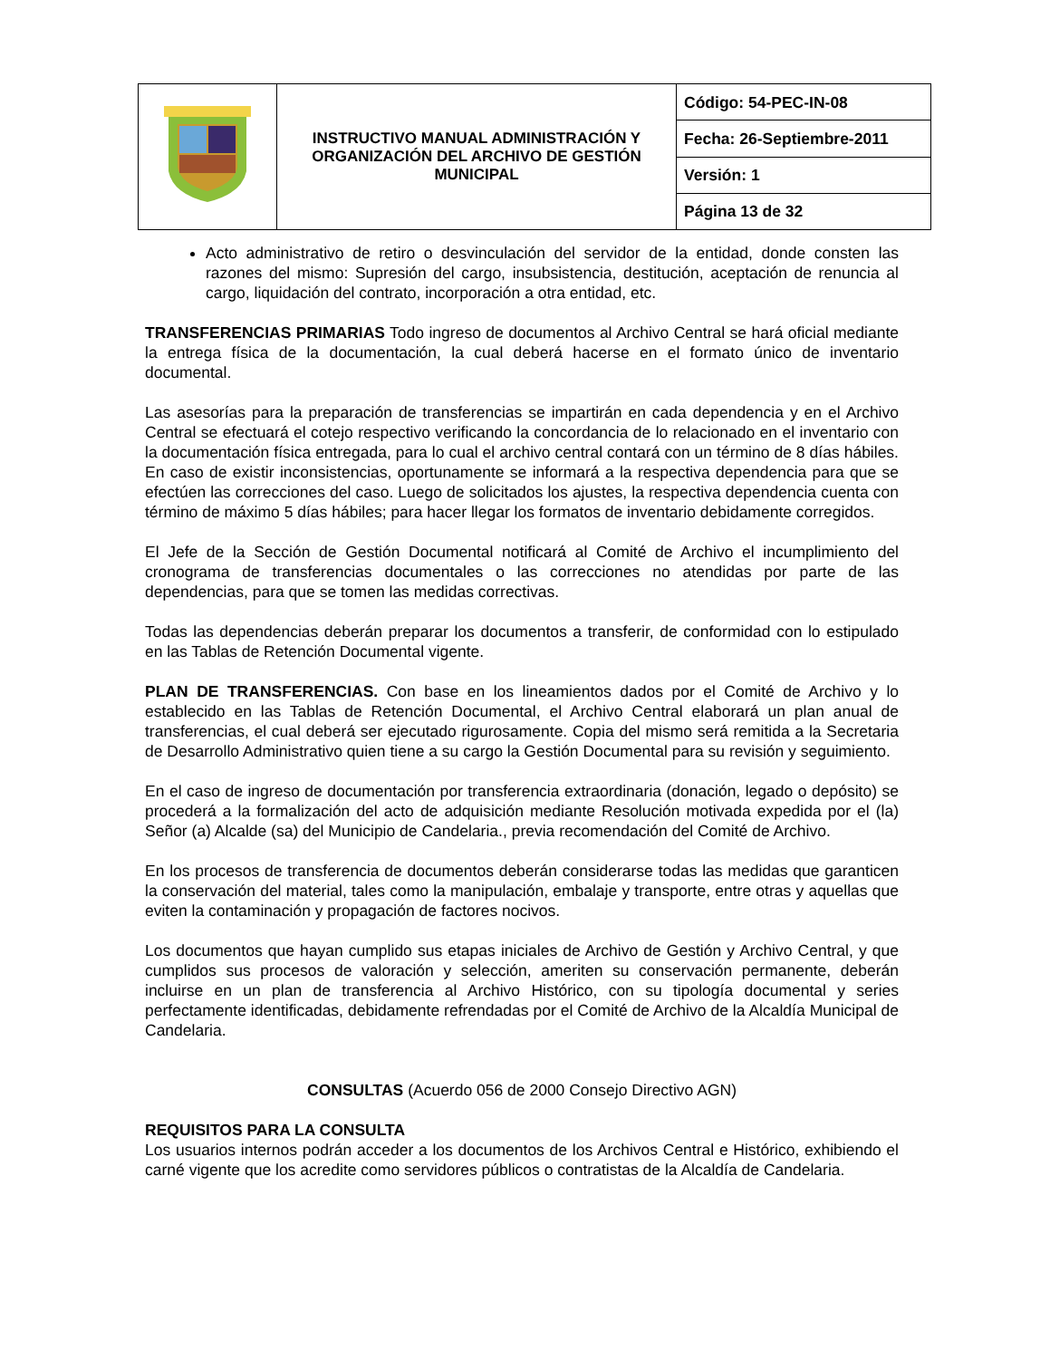| | INSTRUCTIVO MANUAL ADMINISTRACIÓN Y ORGANIZACIÓN DEL ARCHIVO DE GESTIÓN MUNICIPAL | Código: 54-PEC-IN-08 |
| | | Fecha: 26-Septiembre-2011 |
| | | Versión: 1 |
| | | Página 13 de 32 |
Acto administrativo de retiro o desvinculación del servidor de la entidad, donde consten las razones del mismo: Supresión del cargo, insubsistencia, destitución, aceptación de renuncia al cargo, liquidación del contrato, incorporación a otra entidad, etc.
TRANSFERENCIAS PRIMARIAS Todo ingreso de documentos al Archivo Central se hará oficial mediante la entrega física de la documentación, la cual deberá hacerse en el formato único de inventario documental.
Las asesorías para la preparación de transferencias se impartirán en cada dependencia y en el Archivo Central se efectuará el cotejo respectivo verificando la concordancia de lo relacionado en el inventario con la documentación física entregada, para lo cual el archivo central contará con un término de 8 días hábiles. En caso de existir inconsistencias, oportunamente se informará a la respectiva dependencia para que se efectúen las correcciones del caso. Luego de solicitados los ajustes, la respectiva dependencia cuenta con término de máximo 5 días hábiles; para hacer llegar los formatos de inventario debidamente corregidos.
El Jefe de la Sección de Gestión Documental notificará al Comité de Archivo el incumplimiento del cronograma de transferencias documentales o las correcciones no atendidas por parte de las dependencias, para que se tomen las medidas correctivas.
Todas las dependencias deberán preparar los documentos a transferir, de conformidad con lo estipulado en las Tablas de Retención Documental vigente.
PLAN DE TRANSFERENCIAS. Con base en los lineamientos dados por el Comité de Archivo y lo establecido en las Tablas de Retención Documental, el Archivo Central elaborará un plan anual de transferencias, el cual deberá ser ejecutado rigurosamente. Copia del mismo será remitida a la Secretaria de Desarrollo Administrativo quien tiene a su cargo la Gestión Documental para su revisión y seguimiento.
En el caso de ingreso de documentación por transferencia extraordinaria (donación, legado o depósito) se procederá a la formalización del acto de adquisición mediante Resolución motivada expedida por el (la) Señor (a) Alcalde (sa) del Municipio de Candelaria., previa recomendación del Comité de Archivo.
En los procesos de transferencia de documentos deberán considerarse todas las medidas que garanticen la conservación del material, tales como la manipulación, embalaje y transporte, entre otras y aquellas que eviten la contaminación y propagación de factores nocivos.
Los documentos que hayan cumplido sus etapas iniciales de Archivo de Gestión y Archivo Central, y que cumplidos sus procesos de valoración y selección, ameriten su conservación permanente, deberán incluirse en un plan de transferencia al Archivo Histórico, con su tipología documental y series perfectamente identificadas, debidamente refrendadas por el Comité de Archivo de la Alcaldía Municipal de Candelaria.
CONSULTAS (Acuerdo 056 de 2000 Consejo Directivo AGN)
REQUISITOS PARA LA CONSULTA
Los usuarios internos podrán acceder a los documentos de los Archivos Central e Histórico, exhibiendo el carné vigente que los acredite como servidores públicos o contratistas de la Alcaldía de Candelaria.